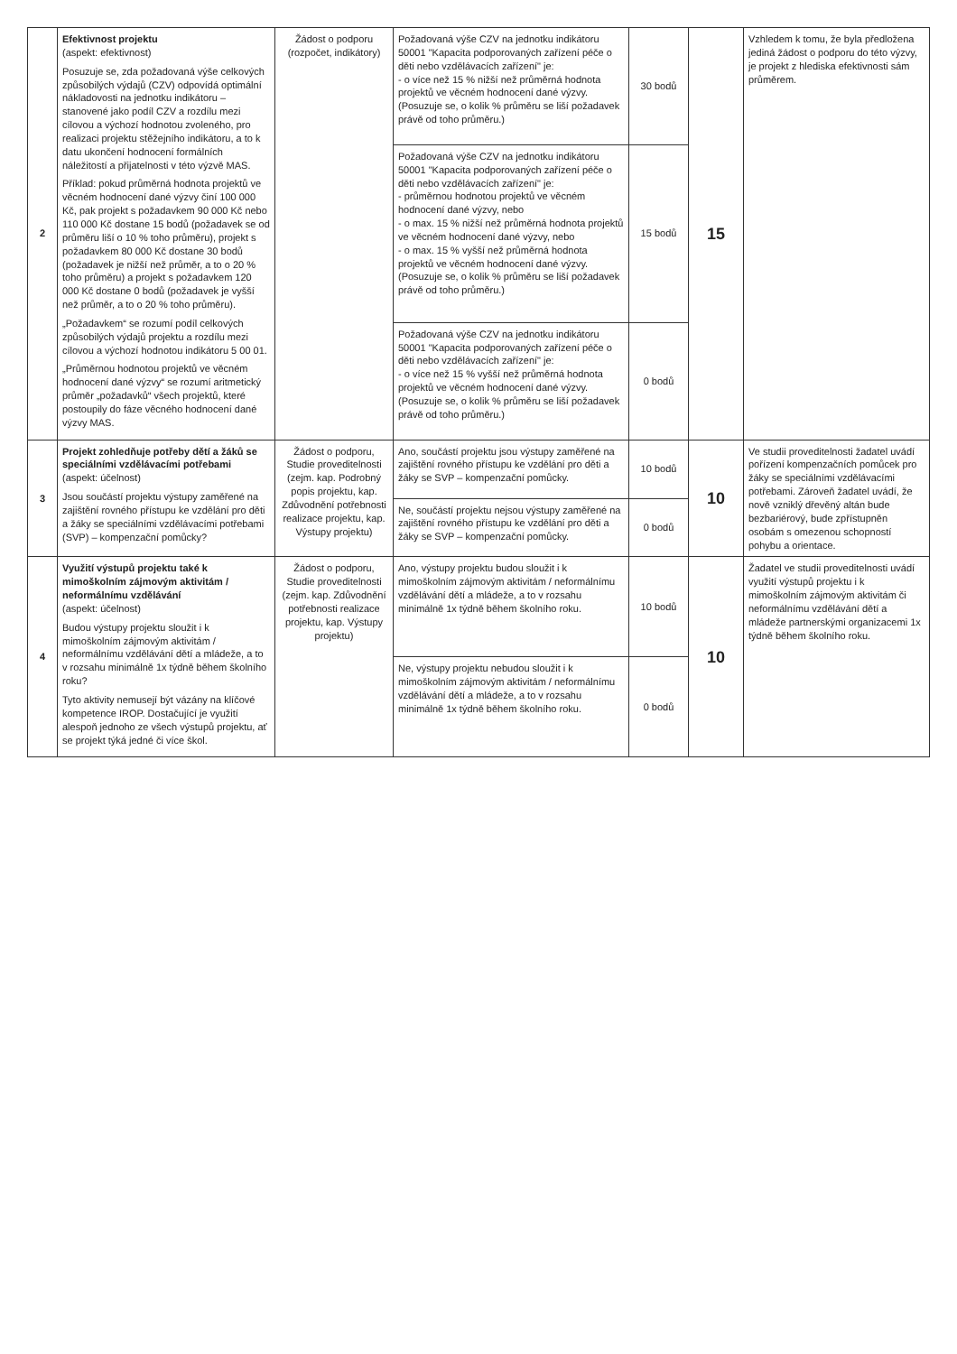| 2 | Efektivnost projektu (aspekt: efektivnost) Posuzuje se, zda požadovaná výše celkových způsobilých výdajů (CZV) odpovídá optimální nákladovosti na jednotku indikátoru – stanovené jako podíl CZV a rozdílu mezi cílovou a výchozí hodnotou zvoleného, pro realizaci projektu stěžejního indikátoru, a to k datu ukončení hodnocení formálních náležitostí a přijatelnosti v této výzvě MAS. Příklad: pokud průměrná hodnota projektů ve věcném hodnocení dané výzvy činí 100 000 Kč, pak projekt s požadavkem 90 000 Kč nebo 110 000 Kč dostane 15 bodů (požadavek se od průměru liší o 10 % toho průměru), projekt s požadavkem 80 000 Kč dostane 30 bodů (požadavek je nižší než průměr, a to o 20 % toho průměru) a projekt s požadavkem 120 000 Kč dostane 0 bodů (požadavek je vyšší než průměr, a to o 20 % toho průměru). „Požadavkem“ se rozumí podíl celkových způsobilých výdajů projektu a rozdílu mezi cílovou a výchozí hodnotou indikátoru 5 00 01. „Průměrnou hodnotou projektů ve věcném hodnocení dané výzvy“ se rozumí aritmetický průměr „požadavků“ všech projektů, které postoupily do fáze věcného hodnocení dané výzvy MAS. | Žádost o podporu (rozpočet, indikátory) | Požadovaná výše CZV na jednotku indikátoru 50001 "Kapacita podporovaných zařízení péče o děti nebo vzdělávacích zařízení" je: - o více než 15 % nižší než průměrná hodnota projektů ve věcném hodnocení dané výzvy. (Posuzuje se, o kolik % průměru se liší požadavek právě od toho průměru.) | 30 bodů | 15 | Vzhledem k tomu, že byla předložena jediná žádost o podporu do této výzvy, je projekt z hlediska efektivnosti sám průměrem. |
| | | | Požadovaná výše CZV na jednotku indikátoru 50001 "Kapacita podporovaných zařízení péče o děti nebo vzdělávacích zařízení" je: - průměrnou hodnotou projektů ve věcném hodnocení dané výzvy, nebo - o max. 15 % nižší než průměrná hodnota projektů ve věcném hodnocení dané výzvy, nebo - o max. 15 % vyšší než průměrná hodnota projektů ve věcném hodnocení dané výzvy. (Posuzuje se, o kolik % průměru se liší požadavek právě od toho průměru.) | 15 bodů | | |
| | | | Požadovaná výše CZV na jednotku indikátoru 50001 "Kapacita podporovaných zařízení péče o děti nebo vzdělávacích zařízení" je: - o více než 15 % vyšší než průměrná hodnota projektů ve věcném hodnocení dané výzvy. (Posuzuje se, o kolik % průměru se liší požadavek právě od toho průměru.) | 0 bodů | | |
| 3 | Projekt zohledňuje potřeby dětí a žáků se speciálními vzdělávacími potřebami (aspekt: účelnost) Jsou součástí projektu výstupy zaměřené na zajištění rovného přístupu ke vzdělání pro děti a žáky se speciálními vzdělávacími potřebami (SVP) – kompenzační pomůcky? | Žádost o podporu, Studie proveditelnosti (zejm. kap. Podrobný popis projektu, kap. Zdůvodnění potřebnosti realizace projektu, kap. Výstupy projektu) | Ano, součástí projektu jsou výstupy zaměřené na zajištění rovného přístupu ke vzdělání pro děti a žáky se SVP – kompenzační pomůcky. | 10 bodů | 10 | Ve studii proveditelnosti žadatel uvádí pořízení kompenzačních pomůcek pro žáky se speciálními vzdělávacími potřebami. Zároveň žadatel uvádí, že nově vzniklý dřevěný altán bude bezbariérový, bude zpřístupněn osobám s omezenou schopností pohybu a orientace. |
| | | | Ne, součástí projektu nejsou výstupy zaměřené na zajištění rovného přístupu ke vzdělání pro děti a žáky se SVP – kompenzační pomůcky. | 0 bodů | | |
| 4 | Využití výstupů projektu také k mimoškolním zájmovým aktivitám / neformálnímu vzdělávání (aspekt: účelnost) Budou výstupy projektu sloužit i k mimoškolním zájmovým aktivitám / neformálnímu vzdělávání dětí a mládeže, a to v rozsahu minimálně 1x týdně během školního roku? Tyto aktivity nemusejí být vázány na klíčové kompetence IROP. Dostačující je využití alespoň jednoho ze všech výstupů projektu, ať se projekt týká jedné či více škol. | Žádost o podporu, Studie proveditelnosti (zejm. kap. Zdůvodnění potřebnosti realizace projektu, kap. Výstupy projektu) | Ano, výstupy projektu budou sloužit i k mimoškolním zájmovým aktivitám / neformálnímu vzdělávání dětí a mládeže, a to v rozsahu minimálně 1x týdně během školního roku. | 10 bodů | 10 | Žadatel ve studii proveditelnosti uvádí využití výstupů projektu i k mimoškolním zájmovým aktivitám či neformálnímu vzdělávání dětí a mládeže partnerskými organizacemi 1x týdně během školního roku. |
| | | | Ne, výstupy projektu nebudou sloužit i k mimoškolním zájmovým aktivitám / neformálnímu vzdělávání dětí a mládeže, a to v rozsahu minimálně 1x týdně během školního roku. | 0 bodů | | |